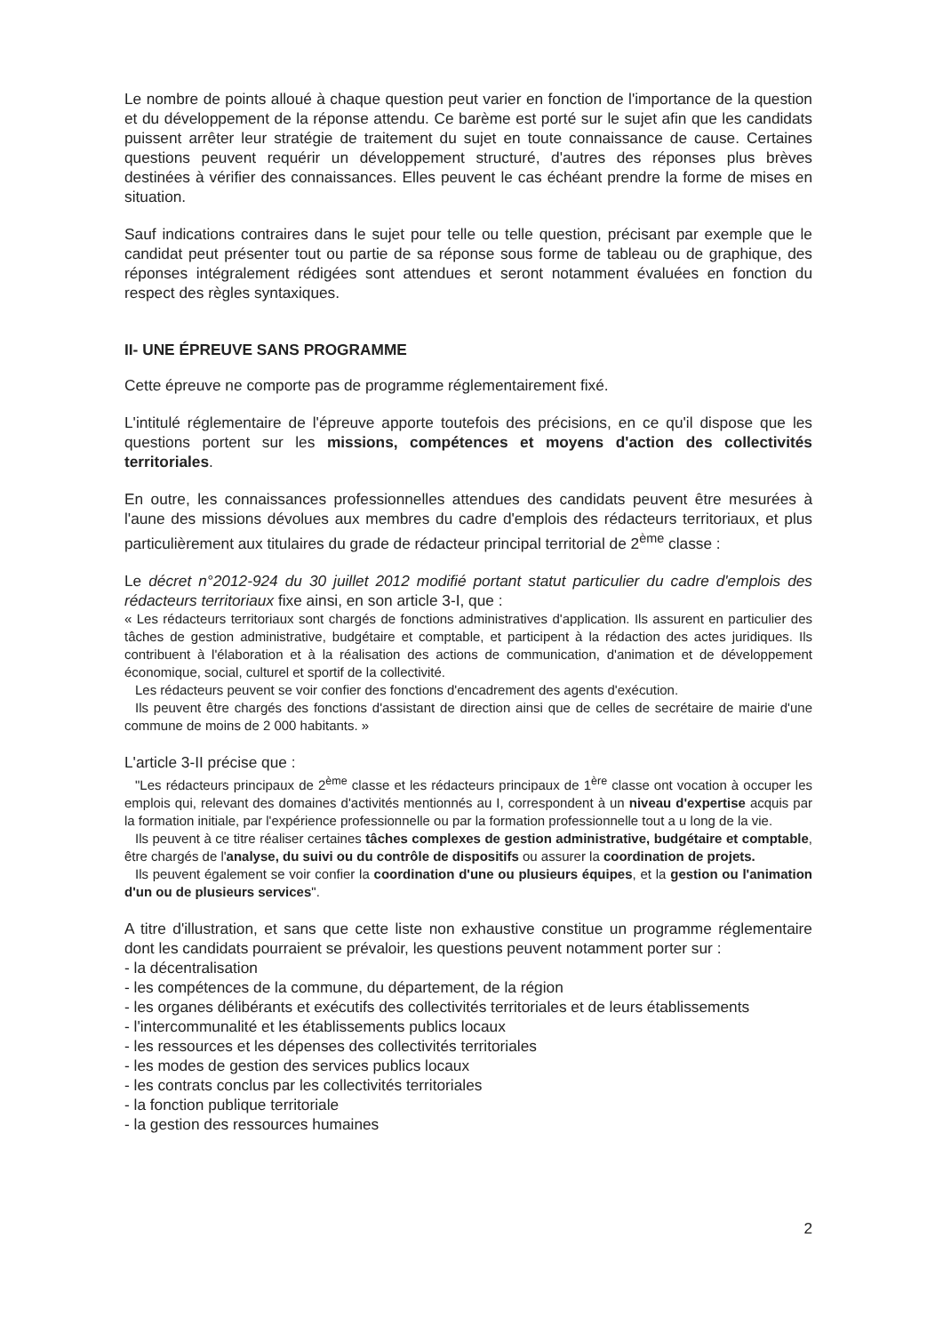Le nombre de points alloué à chaque question peut varier en fonction de l'importance de la question et du développement de la réponse attendu. Ce barème est porté sur le sujet afin que les candidats puissent arrêter leur stratégie de traitement du sujet en toute connaissance de cause. Certaines questions peuvent requérir un développement structuré, d'autres des réponses plus brèves destinées à vérifier des connaissances. Elles peuvent le cas échéant prendre la forme de mises en situation.
Sauf indications contraires dans le sujet pour telle ou telle question, précisant par exemple que le candidat peut présenter tout ou partie de sa réponse sous forme de tableau ou de graphique, des réponses intégralement rédigées sont attendues et seront notamment évaluées en fonction du respect des règles syntaxiques.
II- UNE ÉPREUVE SANS PROGRAMME
Cette épreuve ne comporte pas de programme réglementairement fixé.
L'intitulé réglementaire de l'épreuve apporte toutefois des précisions, en ce qu'il dispose que les questions portent sur les missions, compétences et moyens d'action des collectivités territoriales.
En outre, les connaissances professionnelles attendues des candidats peuvent être mesurées à l'aune des missions dévolues aux membres du cadre d'emplois des rédacteurs territoriaux, et plus particulièrement aux titulaires du grade de rédacteur principal territorial de 2<sup>ème</sup> classe :
Le décret n°2012-924 du 30 juillet 2012 modifié portant statut particulier du cadre d'emplois des rédacteurs territoriaux fixe ainsi, en son article 3-I, que :
« Les rédacteurs territoriaux sont chargés de fonctions administratives d'application. Ils assurent en particulier des tâches de gestion administrative, budgétaire et comptable, et participent à la rédaction des actes juridiques. Ils contribuent à l'élaboration et à la réalisation des actions de communication, d'animation et de développement économique, social, culturel et sportif de la collectivité.
Les rédacteurs peuvent se voir confier des fonctions d'encadrement des agents d'exécution.
Ils peuvent être chargés des fonctions d'assistant de direction ainsi que de celles de secrétaire de mairie d'une commune de moins de 2 000 habitants. »
L'article 3-II précise que :
"Les rédacteurs principaux de 2<sup>ème</sup> classe et les rédacteurs principaux de 1<sup>ère</sup> classe ont vocation à occuper les emplois qui, relevant des domaines d'activités mentionnés au I, correspondent à un niveau d'expertise acquis par la formation initiale, par l'expérience professionnelle ou par la formation professionnelle tout a u long de la vie.
Ils peuvent à ce titre réaliser certaines tâches complexes de gestion administrative, budgétaire et comptable, être chargés de l'analyse, du suivi ou du contrôle de dispositifs ou assurer la coordination de projets.
Ils peuvent également se voir confier la coordination d'une ou plusieurs équipes, et la gestion ou l'animation d'un ou de plusieurs services".
A titre d'illustration, et sans que cette liste non exhaustive constitue un programme réglementaire dont les candidats pourraient se prévaloir, les questions peuvent notamment porter sur :
- la décentralisation
- les compétences de la commune, du département, de la région
- les organes délibérants et exécutifs des collectivités territoriales et de leurs établissements
- l'intercommunalité et les établissements publics locaux
- les ressources et les dépenses des collectivités territoriales
- les modes de gestion des services publics locaux
- les contrats conclus par les collectivités territoriales
- la fonction publique territoriale
- la gestion des ressources humaines
2